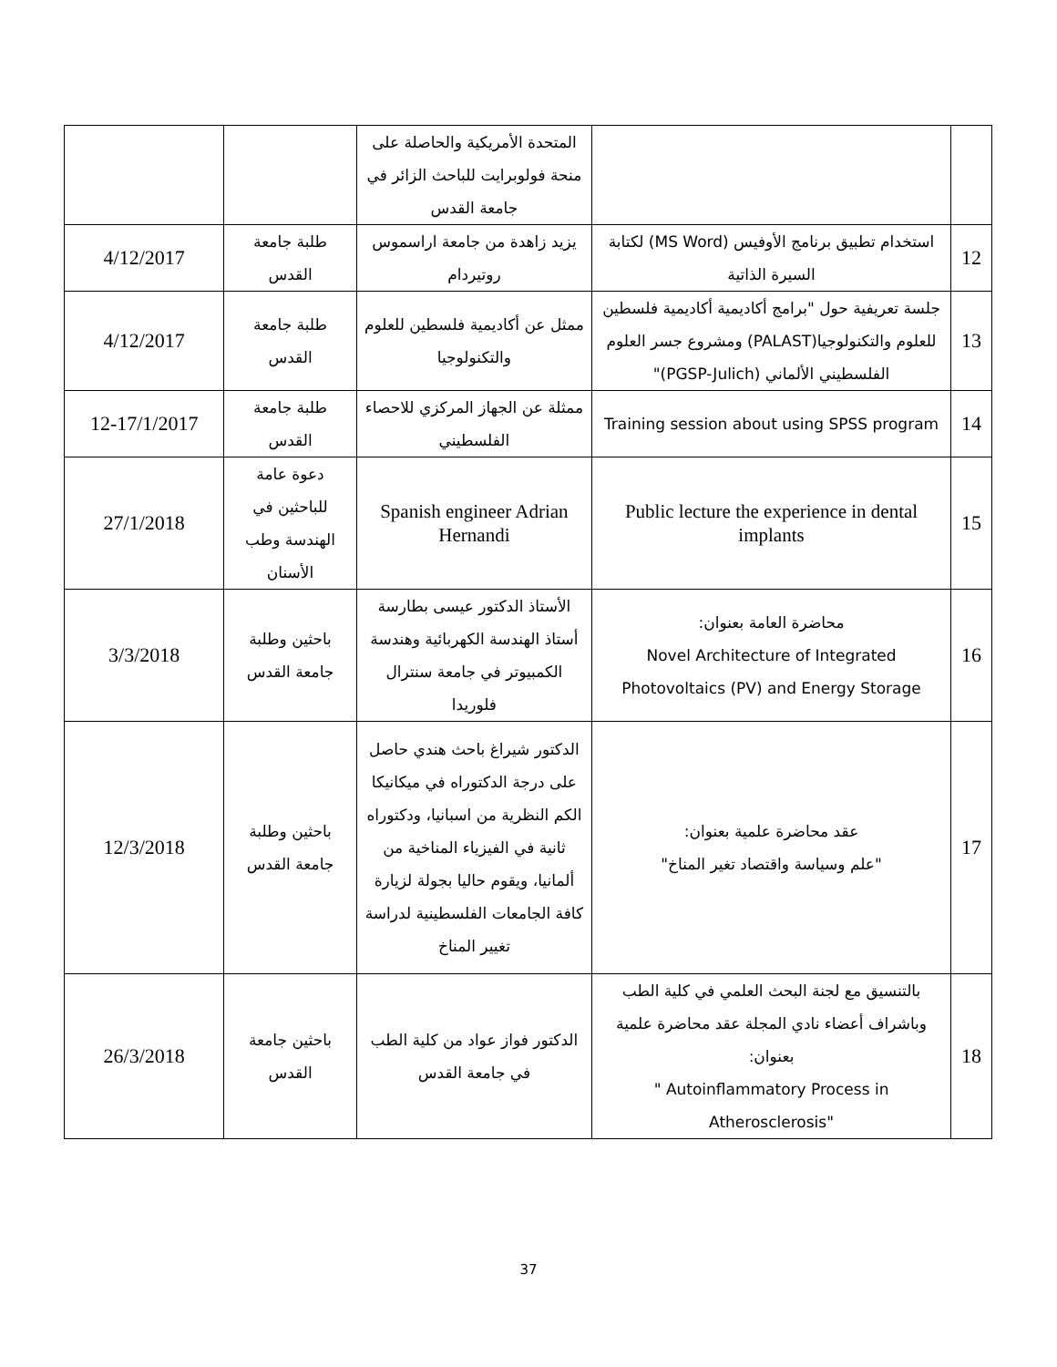| | | المتحدة الأمريكية والحاصلة على منحة فولوبرايت للباحث الزائر في جامعة القدس | | |
| 12 | استخدام تطبيق برنامج الأوفيس (MS Word) لكتابة السيرة الذاتية | يزيد زاهدة من جامعة اراسموس روتيردام | طلبة جامعة القدس | 4/12/2017 |
| 13 | جلسة تعريفية حول "برامج أكاديمية أكاديمية فلسطين للعلوم والتكنولوجيا(PALAST) ومشروع جسر العلوم الفلسطيني الألماني (PGSP-Julich)" | ممثل عن أكاديمية فلسطين للعلوم والتكنولوجيا | طلبة جامعة القدس | 4/12/2017 |
| 14 | Training session about using SPSS program | ممثلة عن الجهاز المركزي للاحصاء الفلسطيني | طلبة جامعة القدس | 12-17/1/2017 |
| 15 | Public lecture the experience in dental implants | Spanish engineer Adrian Hernandi | دعوة عامة للباحثين في الهندسة وطب الأسنان | 27/1/2018 |
| 16 | محاضرة العامة بعنوان: Novel Architecture of Integrated Photovoltaics (PV) and Energy Storage | الأستاذ الدكتور عيسى بطارسة أستاذ الهندسة الكهربائية وهندسة الكمبيوتر في جامعة سنترال فلوريدا | باحثين وطلبة جامعة القدس | 3/3/2018 |
| 17 | عقد محاضرة علمية بعنوان: "علم وسياسة واقتصاد تغير المناخ" | الدكتور شيراغ باحث هندي حاصل على درجة الدكتوراه في ميكانيكا الكم النظرية من اسبانيا، ودكتوراه ثانية في الفيزياء المناخية من ألمانيا، ويقوم حاليا بجولة لزيارة كافة الجامعات الفلسطينية لدراسة تغيير المناخ | باحثين وطلبة جامعة القدس | 12/3/2018 |
| 18 | بالتنسيق مع لجنة البحث العلمي في كلية الطب وباشراف أعضاء نادي المجلة عقد محاضرة علمية بعنوان: " Autoinflammatory Process in Atherosclerosis" | الدكتور فواز عواد من كلية الطب في جامعة القدس | باحثين جامعة القدس | 26/3/2018 |
37